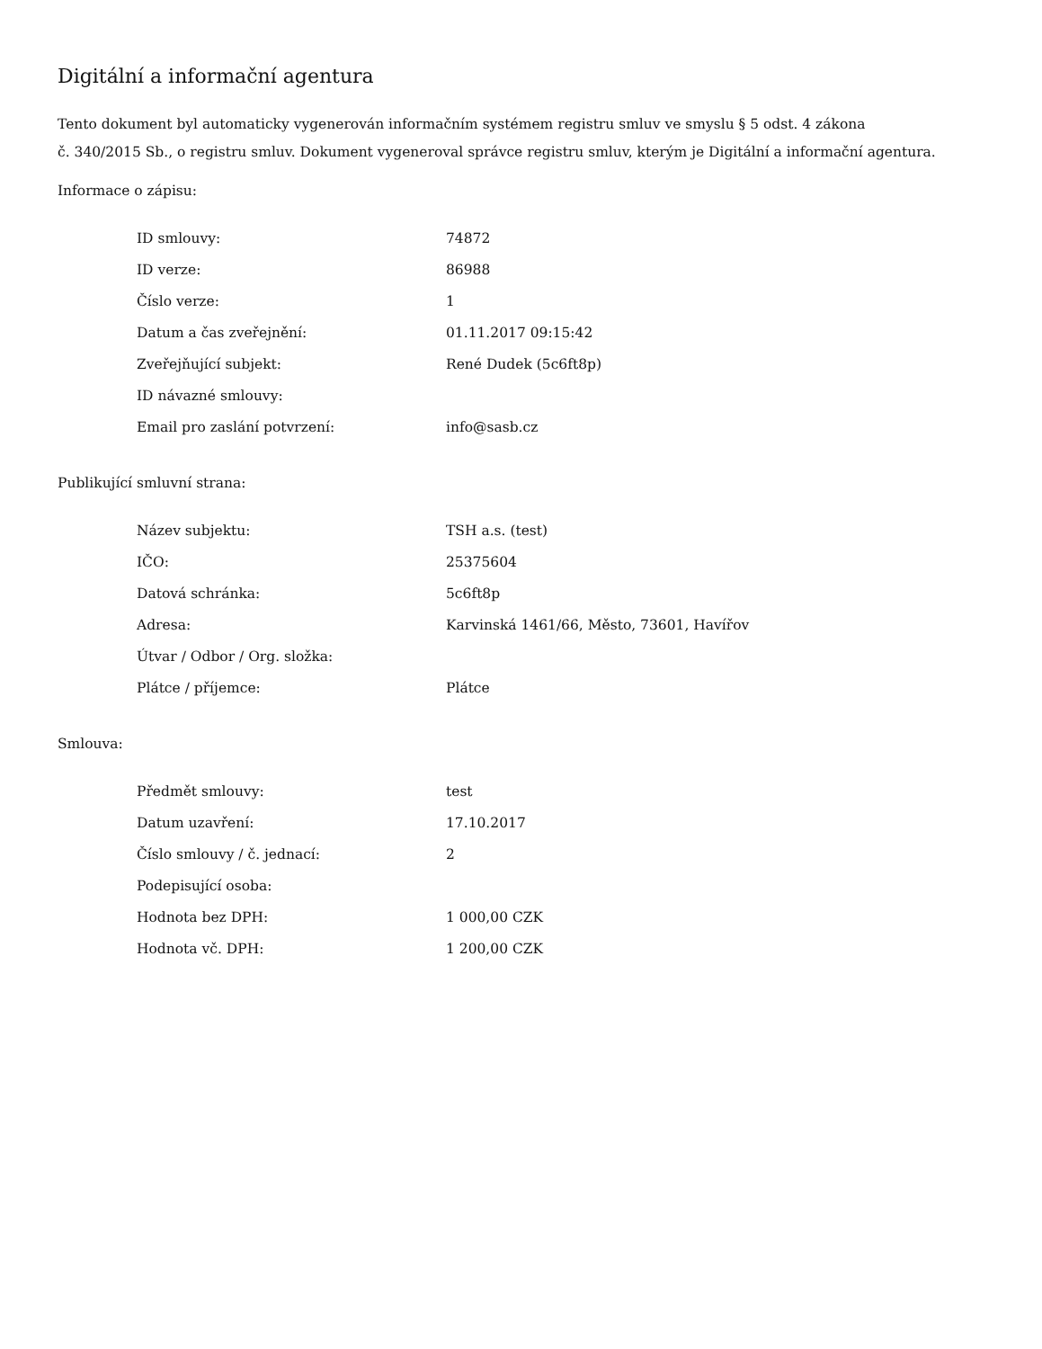Digitální a informační agentura
Tento dokument byl automaticky vygenerován informačním systémem registru smluv ve smyslu § 5 odst. 4 zákona
č. 340/2015 Sb., o registru smluv. Dokument vygeneroval správce registru smluv, kterým je Digitální a informační agentura.
Informace o zápisu:
| ID smlouvy: | 74872 |
| ID verze: | 86988 |
| Číslo verze: | 1 |
| Datum a čas zveřejnění: | 01.11.2017 09:15:42 |
| Zveřejňující subjekt: | René Dudek (5c6ft8p) |
| ID návazné smlouvy: | |
| Email pro zaslání potvrzení: | info@sasb.cz |
Publikující smluvní strana:
| Název subjektu: | TSH a.s. (test) |
| IČO: | 25375604 |
| Datová schránka: | 5c6ft8p |
| Adresa: | Karvinská 1461/66, Město, 73601, Havířov |
| Útvar / Odbor / Org. složka: | |
| Plátce / příjemce: | Plátce |
Smlouva:
| Předmět smlouvy: | test |
| Datum uzavření: | 17.10.2017 |
| Číslo smlouvy / č. jednací: | 2 |
| Podepisující osoba: | |
| Hodnota bez DPH: | 1 000,00 CZK |
| Hodnota vč. DPH: | 1 200,00 CZK |